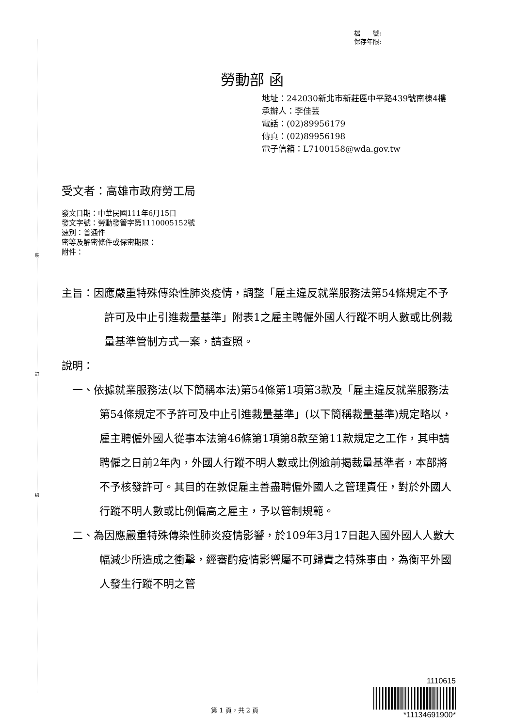裝
訂
線
檔　　號:
保存年限:
勞動部 函
地址：242030新北市新莊區中平路439號南棟4樓
承辦人：李佳芸
電話：(02)89956179
傳真：(02)89956198
電子信箱：L7100158@wda.gov.tw
受文者：高雄市政府勞工局
發文日期：中華民國111年6月15日
發文字號：勞動發管字第1110005152號
速別：普通件
密等及解密條件或保密期限：
附件：
主旨：因應嚴重特殊傳染性肺炎疫情，調整「雇主違反就業服務法第54條規定不予許可及中止引進裁量基準」附表1之雇主聘僱外國人行蹤不明人數或比例裁量基準管制方式一案，請查照。
說明：
一、依據就業服務法(以下簡稱本法)第54條第1項第3款及「雇主違反就業服務法第54條規定不予許可及中止引進裁量基準」(以下簡稱裁量基準)規定略以，雇主聘僱外國人從事本法第46條第1項第8款至第11款規定之工作，其申請聘僱之日前2年內，外國人行蹤不明人數或比例逾前揭裁量基準者，本部將不予核發許可。其目的在敦促雇主善盡聘僱外國人之管理責任，對於外國人行蹤不明人數或比例偏高之雇主，予以管制規範。
二、為因應嚴重特殊傳染性肺炎疫情影響，於109年3月17日起入國外國人人數大幅減少所造成之衝擊，經審酌疫情影響屬不可歸責之特殊事由，為衡平外國人發生行蹤不明之管
1110615
*11134691900*
第 1 頁，共 2 頁